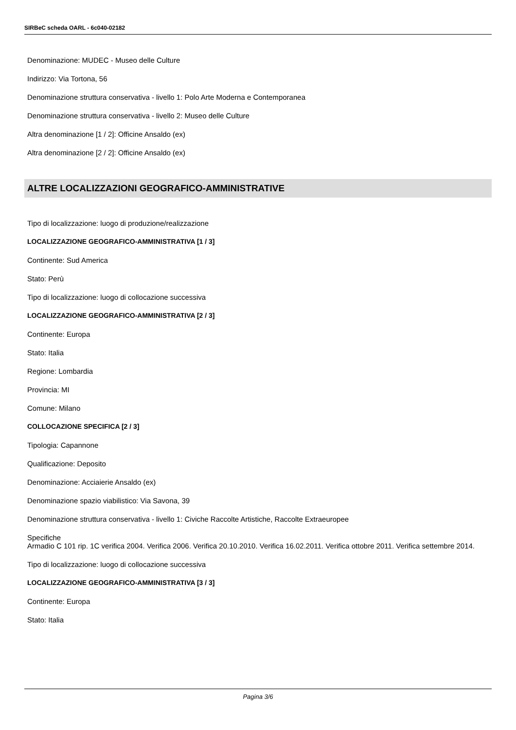SIRBeC scheda OARL - 6c040-02182
Denominazione: MUDEC - Museo delle Culture
Indirizzo: Via Tortona, 56
Denominazione struttura conservativa - livello 1: Polo Arte Moderna e Contemporanea
Denominazione struttura conservativa - livello 2: Museo delle Culture
Altra denominazione [1 / 2]: Officine Ansaldo (ex)
Altra denominazione [2 / 2]: Officine Ansaldo (ex)
ALTRE LOCALIZZAZIONI GEOGRAFICO-AMMINISTRATIVE
Tipo di localizzazione: luogo di produzione/realizzazione
LOCALIZZAZIONE GEOGRAFICO-AMMINISTRATIVA [1 / 3]
Continente: Sud America
Stato: Perù
Tipo di localizzazione: luogo di collocazione successiva
LOCALIZZAZIONE GEOGRAFICO-AMMINISTRATIVA [2 / 3]
Continente: Europa
Stato: Italia
Regione: Lombardia
Provincia: MI
Comune: Milano
COLLOCAZIONE SPECIFICA [2 / 3]
Tipologia: Capannone
Qualificazione: Deposito
Denominazione: Acciaierie Ansaldo (ex)
Denominazione spazio viabilistico: Via Savona, 39
Denominazione struttura conservativa - livello 1: Civiche Raccolte Artistiche, Raccolte Extraeuropee
Specifiche
Armadio C 101 rip. 1C verifica 2004. Verifica 2006. Verifica 20.10.2010. Verifica 16.02.2011. Verifica ottobre 2011. Verifica settembre 2014.
Tipo di localizzazione: luogo di collocazione successiva
LOCALIZZAZIONE GEOGRAFICO-AMMINISTRATIVA [3 / 3]
Continente: Europa
Stato: Italia
Pagina 3/6